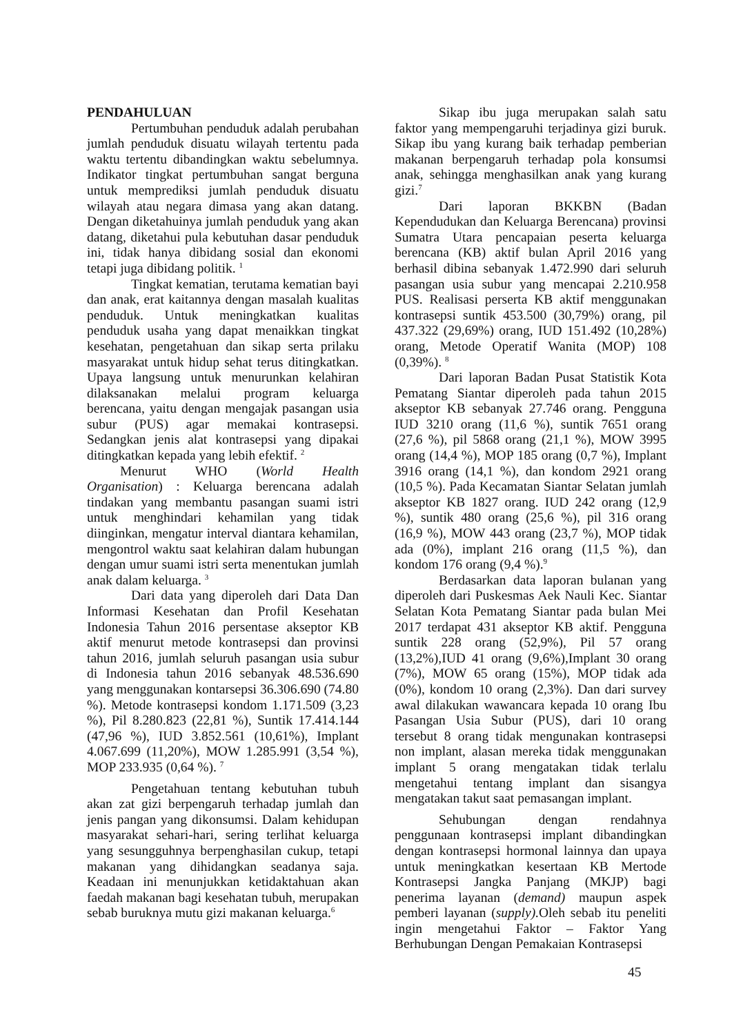PENDAHULUAN
Pertumbuhan penduduk adalah perubahan jumlah penduduk disuatu wilayah tertentu pada waktu tertentu dibandingkan waktu sebelumnya. Indikator tingkat pertumbuhan sangat berguna untuk memprediksi jumlah penduduk disuatu wilayah atau negara dimasa yang akan datang. Dengan diketahuinya jumlah penduduk yang akan datang, diketahui pula kebutuhan dasar penduduk ini, tidak hanya dibidang sosial dan ekonomi tetapi juga dibidang politik. <sup>1</sup>
Tingkat kematian, terutama kematian bayi dan anak, erat kaitannya dengan masalah kualitas penduduk. Untuk meningkatkan kualitas penduduk usaha yang dapat menaikkan tingkat kesehatan, pengetahuan dan sikap serta prilaku masyarakat untuk hidup sehat terus ditingkatkan. Upaya langsung untuk menurunkan kelahiran dilaksanakan melalui program keluarga berencana, yaitu dengan mengajak pasangan usia subur (PUS) agar memakai kontrasepsi. Sedangkan jenis alat kontrasepsi yang dipakai ditingkatkan kepada yang lebih efektif. <sup>2</sup>
Menurut WHO (World Health Organisation) : Keluarga berencana adalah tindakan yang membantu pasangan suami istri untuk menghindari kehamilan yang tidak diinginkan, mengatur interval diantara kehamilan, mengontrol waktu saat kelahiran dalam hubungan dengan umur suami istri serta menentukan jumlah anak dalam keluarga. <sup>3</sup>
Dari data yang diperoleh dari Data Dan Informasi Kesehatan dan Profil Kesehatan Indonesia Tahun 2016 persentase akseptor KB aktif menurut metode kontrasepsi dan provinsi tahun 2016, jumlah seluruh pasangan usia subur di Indonesia tahun 2016 sebanyak 48.536.690 yang menggunakan kontarsepsi 36.306.690 (74.80 %). Metode kontrasepsi kondom 1.171.509 (3,23 %), Pil 8.280.823 (22,81 %), Suntik 17.414.144 (47,96 %), IUD 3.852.561 (10,61%), Implant 4.067.699 (11,20%), MOW 1.285.991 (3,54 %), MOP 233.935 (0,64 %). <sup>7</sup>
Pengetahuan tentang kebutuhan tubuh akan zat gizi berpengaruh terhadap jumlah dan jenis pangan yang dikonsumsi. Dalam kehidupan masyarakat sehari-hari, sering terlihat keluarga yang sesungguhnya berpenghasilan cukup, tetapi makanan yang dihidangkan seadanya saja. Keadaan ini menunjukkan ketidaktahuan akan faedah makanan bagi kesehatan tubuh, merupakan sebab buruknya mutu gizi makanan keluarga.<sup>6</sup>
Sikap ibu juga merupakan salah satu faktor yang mempengaruhi terjadinya gizi buruk. Sikap ibu yang kurang baik terhadap pemberian makanan berpengaruh terhadap pola konsumsi anak, sehingga menghasilkan anak yang kurang gizi.<sup>7</sup>
Dari laporan BKKBN (Badan Kependudukan dan Keluarga Berencana) provinsi Sumatra Utara pencapaian peserta keluarga berencana (KB) aktif bulan April 2016 yang berhasil dibina sebanyak 1.472.990 dari seluruh pasangan usia subur yang mencapai 2.210.958 PUS. Realisasi perserta KB aktif menggunakan kontrasepsi suntik 453.500 (30,79%) orang, pil 437.322 (29,69%) orang, IUD 151.492 (10,28%) orang, Metode Operatif Wanita (MOP) 108 (0,39%). <sup>8</sup>
Dari laporan Badan Pusat Statistik Kota Pematang Siantar diperoleh pada tahun 2015 akseptor KB sebanyak 27.746 orang. Pengguna IUD 3210 orang (11,6 %), suntik 7651 orang (27,6 %), pil 5868 orang (21,1 %), MOW 3995 orang (14,4 %), MOP 185 orang (0,7 %), Implant 3916 orang (14,1 %), dan kondom 2921 orang (10,5 %). Pada Kecamatan Siantar Selatan jumlah akseptor KB 1827 orang. IUD 242 orang (12,9 %), suntik 480 orang (25,6 %), pil 316 orang (16,9 %), MOW 443 orang (23,7 %), MOP tidak ada (0%), implant 216 orang (11,5 %), dan kondom 176 orang (9,4 %).<sup>9</sup>
Berdasarkan data laporan bulanan yang diperoleh dari Puskesmas Aek Nauli Kec. Siantar Selatan Kota Pematang Siantar pada bulan Mei 2017 terdapat 431 akseptor KB aktif. Pengguna suntik 228 orang (52,9%), Pil 57 orang (13,2%),IUD 41 orang (9,6%),Implant 30 orang (7%), MOW 65 orang (15%), MOP tidak ada (0%), kondom 10 orang (2,3%). Dan dari survey awal dilakukan wawancara kepada 10 orang Ibu Pasangan Usia Subur (PUS), dari 10 orang tersebut 8 orang tidak mengunakan kontrasepsi non implant, alasan mereka tidak menggunakan implant 5 orang mengatakan tidak terlalu mengetahui tentang implant dan sisangya mengatakan takut saat pemasangan implant.
Sehubungan dengan rendahnya penggunaan kontrasepsi implant dibandingkan dengan kontrasepsi hormonal lainnya dan upaya untuk meningkatkan kesertaan KB Mertode Kontrasepsi Jangka Panjang (MKJP) bagi penerima layanan (demand) maupun aspek pemberi layanan (supply). Oleh sebab itu peneliti ingin mengetahui Faktor – Faktor Yang Berhubungan Dengan Pemakaian Kontrasepsi
45